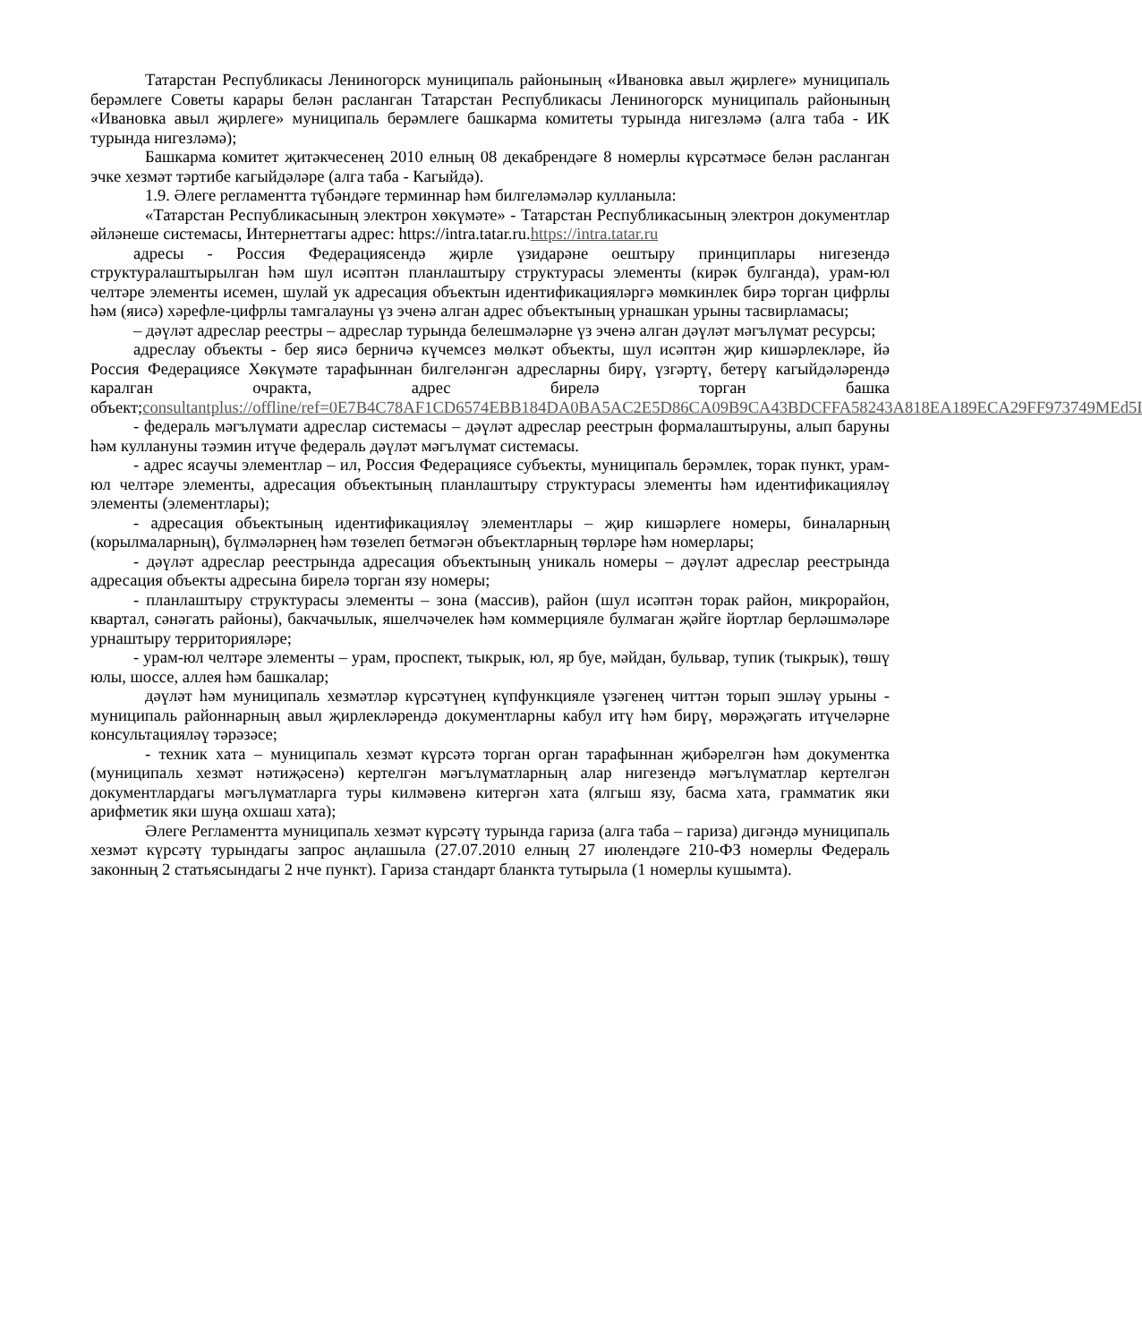Татарстан Республикасы Лениногорск муниципаль районының «Ивановка авыл җирлеге» муниципаль берәмлеге Советы карары белән расланган Татарстан Республикасы Лениногорск муниципаль районының «Ивановка авыл җирлеге» муниципаль берәмлеге башкарма комитеты турында нигезләмә (алга таба - ИК турында нигезләмә);
Башкарма комитет җитәкчесенең 2010 елның 08 декабрендәге 8 номерлы күрсәтмәсе белән расланган эчке хезмәт тәртибе кагыйдәләре (алга таба - Кагыйдә).
1.9. Әлеге регламентта түбәндәге терминнар һәм билгеләмәләр кулланыла:
«Татарстан Республикасының электрон хөкүмәте» - Татарстан Республикасының электрон документлар әйләнеше системасы, Интернеттагы адрес: https://intra.tatar.ru.https://intra.tatar.ru
адресы - Россия Федерациясендә җирле үзидарәне оештыру принциплары нигезендә структуралаштырылган һәм шул исәптән планлаштыру структурасы элементы (кирәк булганда), урам-юл челтәре элементы исемен, шулай ук адресация объектын идентификацияләргә мөмкинлек бирә торган цифрлы һәм (яисә) хәрефле-цифрлы тамгалауны үз эченә алган адрес объектының урнашкан урыны тасвирламасы;
– дәүләт адреслар реестры – адреслар турында белешмәләрне үз эченә алган дәүләт мәгълүмат ресурсы;
адреслау объекты - бер яисә берничә күчемсез мөлкәт объекты, шул исәптән җир кишәрлекләре, йә Россия Федерациясе Хөкүмәте тарафыннан билгеләнгән адресларны бирү, үзгәртү, бетерү кагыйдәләрендә каралган очракта, адрес бирелә торган башка объект;consultantplus://offline/ref=0E7B4C78AF1CD6574EBB184DA0BA5AC2E5D86CA09B9CA43BDCFFA58243A818EA189ECA29FF973749MEd5I
- федераль мәгълүмати адреслар системасы – дәүләт адреслар реестрын формалаштыруны, алып баруны һәм куллануны тәэмин итүче федераль дәүләт мәгълүмат системасы.
- адрес ясаучы элементлар – ил, Россия Федерациясе субъекты, муниципаль берәмлек, торак пункт, урам-юл челтәре элементы, адресация объектының планлаштыру структурасы элементы һәм идентификацияләү элементы (элементлары);
- адресация объектының идентификацияләү элементлары – җир кишәрлеге номеры, биналарның (корылмаларның), бүлмәләрнең һәм төзелеп бетмәгән объектларның төрләре һәм номерлары;
- дәүләт адреслар реестрында адресация объектының уникаль номеры – дәүләт адреслар реестрында адресация объекты адресына бирелә торган язу номеры;
- планлаштыру структурасы элементы – зона (массив), район (шул исәптән торак район, микрорайон, квартал, сәнәгать районы), бакчачылык, яшелчәчелек һәм коммерцияле булмаган җәйге йортлар берләшмәләре урнаштыру территорияләре;
- урам-юл челтәре элементы – урам, проспект, тыкрык, юл, яр буе, мәйдан, бульвар, тупик (тыкрык), төшү юлы, шоссе, аллея һәм башкалар;
дәүләт һәм муниципаль хезмәтләр күрсәтүнең күпфункцияле үзәгенең читтән торып эшләү урыны - муниципаль районнарның авыл җирлекләрендә документларны кабул итү һәм бирү, мөрәҗәгать итүчеләрне консультацияләү тәрәзәсе;
- техник хата – муниципаль хезмәт күрсәтә торган орган тарафыннан җибәрелгән һәм документка (муниципаль хезмәт нәтиҗәсенә) кертелгән мәгълүматларның алар нигезендә мәгълүматлар кертелгән документлардагы мәгълүматларга туры килмәвенә китергән хата (ялгыш язу, басма хата, грамматик яки арифметик яки шуңа охшаш хата);
Әлеге Регламентта муниципаль хезмәт күрсәтү турында гариза (алга таба – гариза) дигәндә муниципаль хезмәт күрсәтү турындагы запрос аңлашыла (27.07.2010 елның 27 июлендәге 210-ФЗ номерлы Федераль законның 2 статьясындагы 2 нче пункт). Гариза стандарт бланкта тутырыла (1 номерлы кушымта).